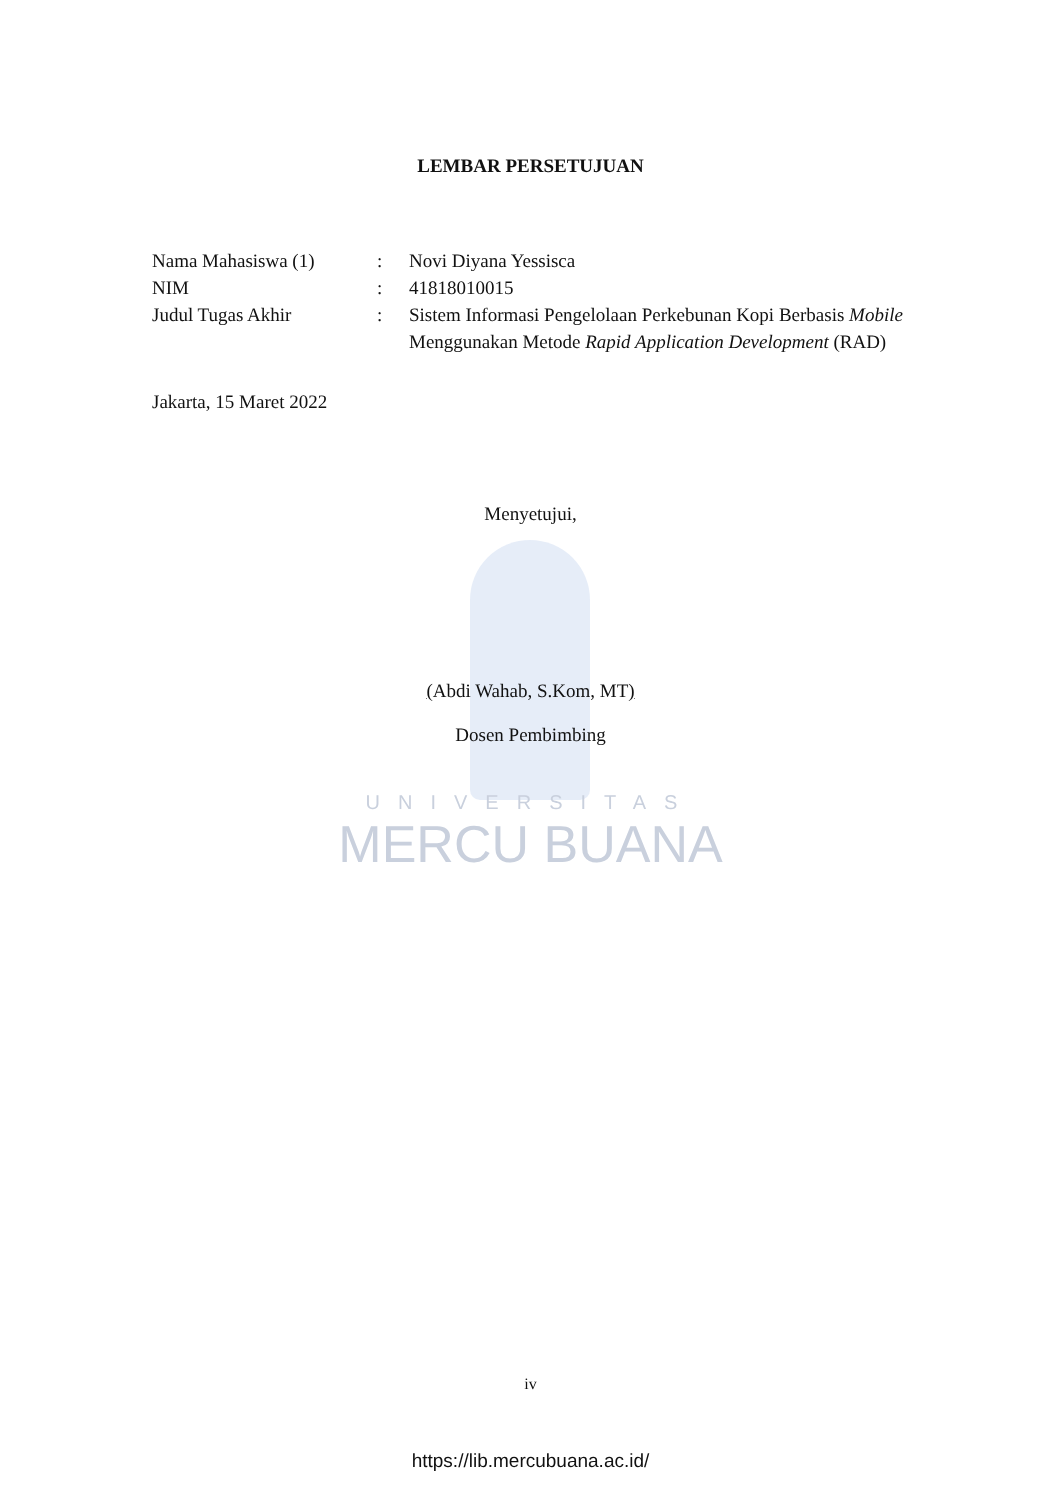LEMBAR PERSETUJUAN
| Nama Mahasiswa (1) | : | Novi Diyana Yessisca |
| NIM | : | 41818010015 |
| Judul Tugas Akhir | : | Sistem Informasi Pengelolaan Perkebunan Kopi Berbasis Mobile Menggunakan Metode Rapid Application Development (RAD) |
Jakarta, 15 Maret 2022
Menyetujui,
(Abdi Wahab, S.Kom, MT)
Dosen Pembimbing
UNIVERSITAS
MERCU BUANA
iv
https://lib.mercubuana.ac.id/